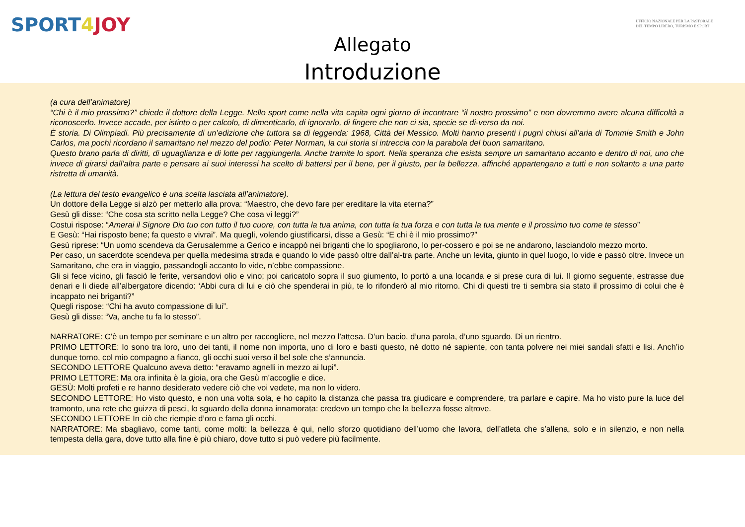SPORT4 JOY
UFFICIO NAZIONALE PER LA PASTORALE DEL TEMPO LIBERO, TURISMO E SPORT
Allegato
Introduzione
(a cura dell’animatore)
“Chi è il mio prossimo?” chiede il dottore della Legge. Nello sport come nella vita capita ogni giorno di incontrare “il nostro prossimo” e non dovremmo avere alcuna difficoltà a riconoscerlo. Invece accade, per istinto o per calcolo, di dimenticarlo, di ignorarlo, di fingere che non ci sia, specie se di-verso da noi.
È storia. Di Olimpiadi. Più precisamente di un’edizione che tuttora sa di leggenda: 1968, Città del Messico. Molti hanno presenti i pugni chiusi all’aria di Tommie Smith e John Carlos, ma pochi ricordano il samaritano nel mezzo del podio: Peter Norman, la cui storia si intreccia con la parabola del buon samaritano.
Questo brano parla di diritti, di uguaglianza e di lotte per raggiungerla. Anche tramite lo sport. Nella speranza che esista sempre un samaritano accanto e dentro di noi, uno che invece di girarsi dall’altra parte e pensare ai suoi interessi ha scelto di battersi per il bene, per il giusto, per la bellezza, affinché appartengano a tutti e non soltanto a una parte ristretta di umanità.
(La lettura del testo evangelico è una scelta lasciata all’animatore).
Un dottore della Legge si alzò per metterlo alla prova: “Maestro, che devo fare per ereditare la vita eterna?”
Gesù gli disse: “Che cosa sta scritto nella Legge? Che cosa vi leggi?”
Costui rispose: “Amerai il Signore Dio tuo con tutto il tuo cuore, con tutta la tua anima, con tutta la tua forza e con tutta la tua mente e il prossimo tuo come te stesso”
E Gesù: “Hai risposto bene; fa questo e vivrai”. Ma quegli, volendo giustificarsi, disse a Gesù: “E chi è il mio prossimo?”
Gesù riprese: “Un uomo scendeva da Gerusalemme a Gerico e incappò nei briganti che lo spogliarono, lo per-cossero e poi se ne andarono, lasciandolo mezzo morto.
Per caso, un sacerdote scendeva per quella medesima strada e quando lo vide passò oltre dall’al-tra parte. Anche un levita, giunto in quel luogo, lo vide e passò oltre. Invece un Samaritano, che era in viaggio, passandogli accanto lo vide, n’ebbe compassione.
Gli si fece vicino, gli fasciò le ferite, versandovi olio e vino; poi caricatolo sopra il suo giumento, lo portò a una locanda e si prese cura di lui. Il giorno seguente, estrasse due denari e li diede all’albergatore dicendo: ‘Abbi cura di lui e ciò che spenderai in più, te lo rifonderò al mio ritorno. Chi di questi tre ti sembra sia stato il prossimo di colui che è incappato nei briganti?”
Quegli rispose: “Chi ha avuto compassione di lui”.
Gesù gli disse: “Va, anche tu fa lo stesso”.
NARRATORE: C’è un tempo per seminare e un altro per raccogliere, nel mezzo l’attesa. D’un bacio, d’una parola, d’uno sguardo. Di un rientro.
PRIMO LETTORE: Io sono tra loro, uno dei tanti, il nome non importa, uno di loro e basti questo, né dotto né sapiente, con tanta polvere nei miei sandali sfatti e lisi. Anch’io dunque torno, col mio compagno a fianco, gli occhi suoi verso il bel sole che s’annuncia.
SECONDO LETTORE Qualcuno aveva detto: “eravamo agnelli in mezzo ai lupi”.
PRIMO LETTORE: Ma ora infinita è la gioia, ora che Gesù m’accoglie e dice.
GESÙ: Molti profeti e re hanno desiderato vedere ciò che voi vedete, ma non lo videro.
SECONDO LETTORE: Ho visto questo, e non una volta sola, e ho capito la distanza che passa tra giudicare e comprendere, tra parlare e capire. Ma ho visto pure la luce del tramonto, una rete che guizza di pesci, lo sguardo della donna innamorata: credevo un tempo che la bellezza fosse altrove.
SECONDO LETTORE In ciò che riempie d’oro e fama gli occhi.
NARRATORE: Ma sbagliavo, come tanti, come molti: la bellezza è qui, nello sforzo quotidiano dell’uomo che lavora, dell’atleta che s’allena, solo e in silenzio, e non nella tempesta della gara, dove tutto alla fine è più chiaro, dove tutto si può vedere più facilmente.